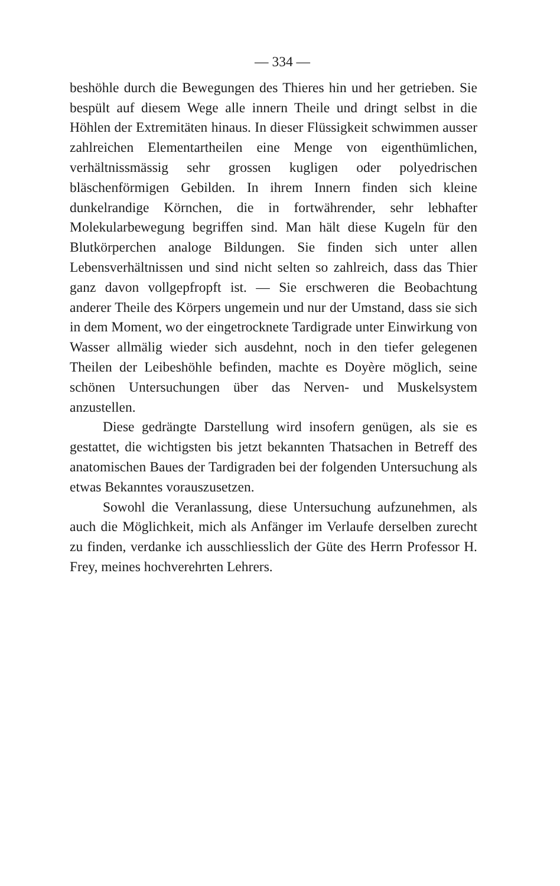— 334 —
beshöhle durch die Bewegungen des Thieres hin und her getrieben. Sie bespült auf diesem Wege alle innern Theile und dringt selbst in die Höhlen der Extremitäten hinaus. In dieser Flüssigkeit schwimmen ausser zahlreichen Elementartheilen eine Menge von eigenthümlichen, verhältnissmässig sehr grossen kugligen oder polyedrischen bläschenförmigen Gebilden. In ihrem Innern finden sich kleine dunkelrandige Körnchen, die in fortwährender, sehr lebhafter Molekularbewegung begriffen sind. Man hält diese Kugeln für den Blutkörperchen analoge Bildungen. Sie finden sich unter allen Lebensverhältnissen und sind nicht selten so zahlreich, dass das Thier ganz davon vollgepfropft ist. — Sie erschweren die Beobachtung anderer Theile des Körpers ungemein und nur der Umstand, dass sie sich in dem Moment, wo der eingetrocknete Tardigrade unter Einwirkung von Wasser allmälig wieder sich ausdehnt, noch in den tiefer gelegenen Theilen der Leibeshöhle befinden, machte es Doyère möglich, seine schönen Untersuchungen über das Nerven- und Muskelsystem anzustellen.
Diese gedrängte Darstellung wird insofern genügen, als sie es gestattet, die wichtigsten bis jetzt bekannten Thatsachen in Betreff des anatomischen Baues der Tardigraden bei der folgenden Untersuchung als etwas Bekanntes vorauszusetzen.
Sowohl die Veranlassung, diese Untersuchung aufzunehmen, als auch die Möglichkeit, mich als Anfänger im Verlaufe derselben zurecht zu finden, verdanke ich ausschliesslich der Güte des Herrn Professor H. Frey, meines hochverehrten Lehrers.